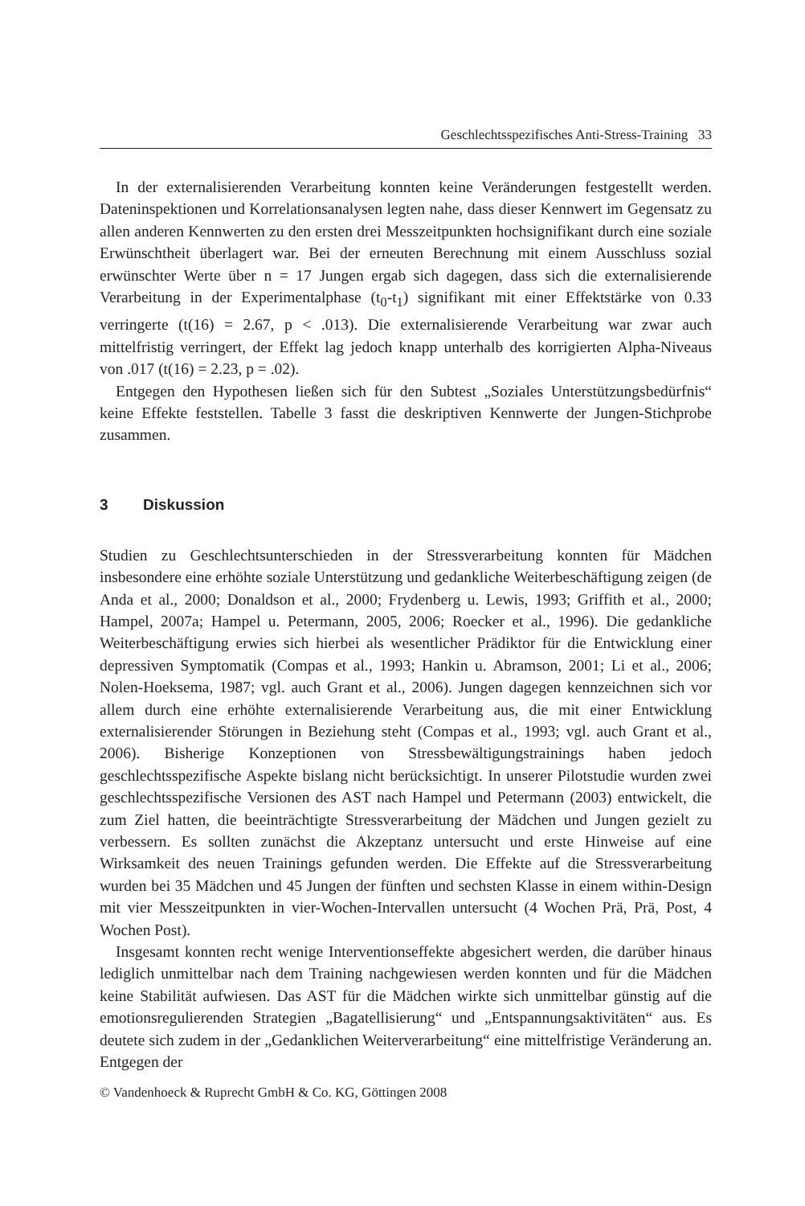Geschlechtsspezifisches Anti-Stress-Training 33
In der externalisierenden Verarbeitung konnten keine Veränderungen festgestellt werden. Dateninspektionen und Korrelationsanalysen legten nahe, dass dieser Kennwert im Gegensatz zu allen anderen Kennwerten zu den ersten drei Messzeitpunkten hochsignifikant durch eine soziale Erwünschtheit überlagert war. Bei der erneuten Berechnung mit einem Ausschluss sozial erwünschter Werte über n = 17 Jungen ergab sich dagegen, dass sich die externalisierende Verarbeitung in der Experimentalphase (t<sub>0</sub>-t<sub>1</sub>) signifikant mit einer Effektstärke von 0.33 verringerte (t(16) = 2.67, p < .013). Die externalisierende Verarbeitung war zwar auch mittelfristig verringert, der Effekt lag jedoch knapp unterhalb des korrigierten Alpha-Niveaus von .017 (t(16) = 2.23, p = .02).
Entgegen den Hypothesen ließen sich für den Subtest „Soziales Unterstützungsbedürfnis“ keine Effekte feststellen. Tabelle 3 fasst die deskriptiven Kennwerte der Jungen-Stichprobe zusammen.
3 Diskussion
Studien zu Geschlechtsunterschieden in der Stressverarbeitung konnten für Mädchen insbesondere eine erhöhte soziale Unterstützung und gedankliche Weiterbeschäftigung zeigen (de Anda et al., 2000; Donaldson et al., 2000; Frydenberg u. Lewis, 1993; Griffith et al., 2000; Hampel, 2007a; Hampel u. Petermann, 2005, 2006; Roecker et al., 1996). Die gedankliche Weiterbeschäftigung erwies sich hierbei als wesentlicher Prädiktor für die Entwicklung einer depressiven Symptomatik (Compas et al., 1993; Hankin u. Abramson, 2001; Li et al., 2006; Nolen-Hoeksema, 1987; vgl. auch Grant et al., 2006). Jungen dagegen kennzeichnen sich vor allem durch eine erhöhte externalisierende Verarbeitung aus, die mit einer Entwicklung externalisierender Störungen in Beziehung steht (Compas et al., 1993; vgl. auch Grant et al., 2006). Bisherige Konzeptionen von Stressbewältigungstrainings haben jedoch geschlechtsspezifische Aspekte bislang nicht berücksichtigt. In unserer Pilotstudie wurden zwei geschlechtsspezifische Versionen des AST nach Hampel und Petermann (2003) entwickelt, die zum Ziel hatten, die beeinträchtigte Stressverarbeitung der Mädchen und Jungen gezielt zu verbessern. Es sollten zunächst die Akzeptanz untersucht und erste Hinweise auf eine Wirksamkeit des neuen Trainings gefunden werden. Die Effekte auf die Stressverarbeitung wurden bei 35 Mädchen und 45 Jungen der fünften und sechsten Klasse in einem within-Design mit vier Messzeitpunkten in vier-Wochen-Intervallen untersucht (4 Wochen Prä, Prä, Post, 4 Wochen Post).
Insgesamt konnten recht wenige Interventionseffekte abgesichert werden, die darüber hinaus lediglich unmittelbar nach dem Training nachgewiesen werden konnten und für die Mädchen keine Stabilität aufwiesen. Das AST für die Mädchen wirkte sich unmittelbar günstig auf die emotionsregulierenden Strategien „Bagatellisierung“ und „Entspannungsaktivitäten“ aus. Es deutete sich zudem in der „Gedanklichen Weiterverarbeitung“ eine mittelfristige Veränderung an. Entgegen der
© Vandenhoeck & Ruprecht GmbH & Co. KG, Göttingen 2008